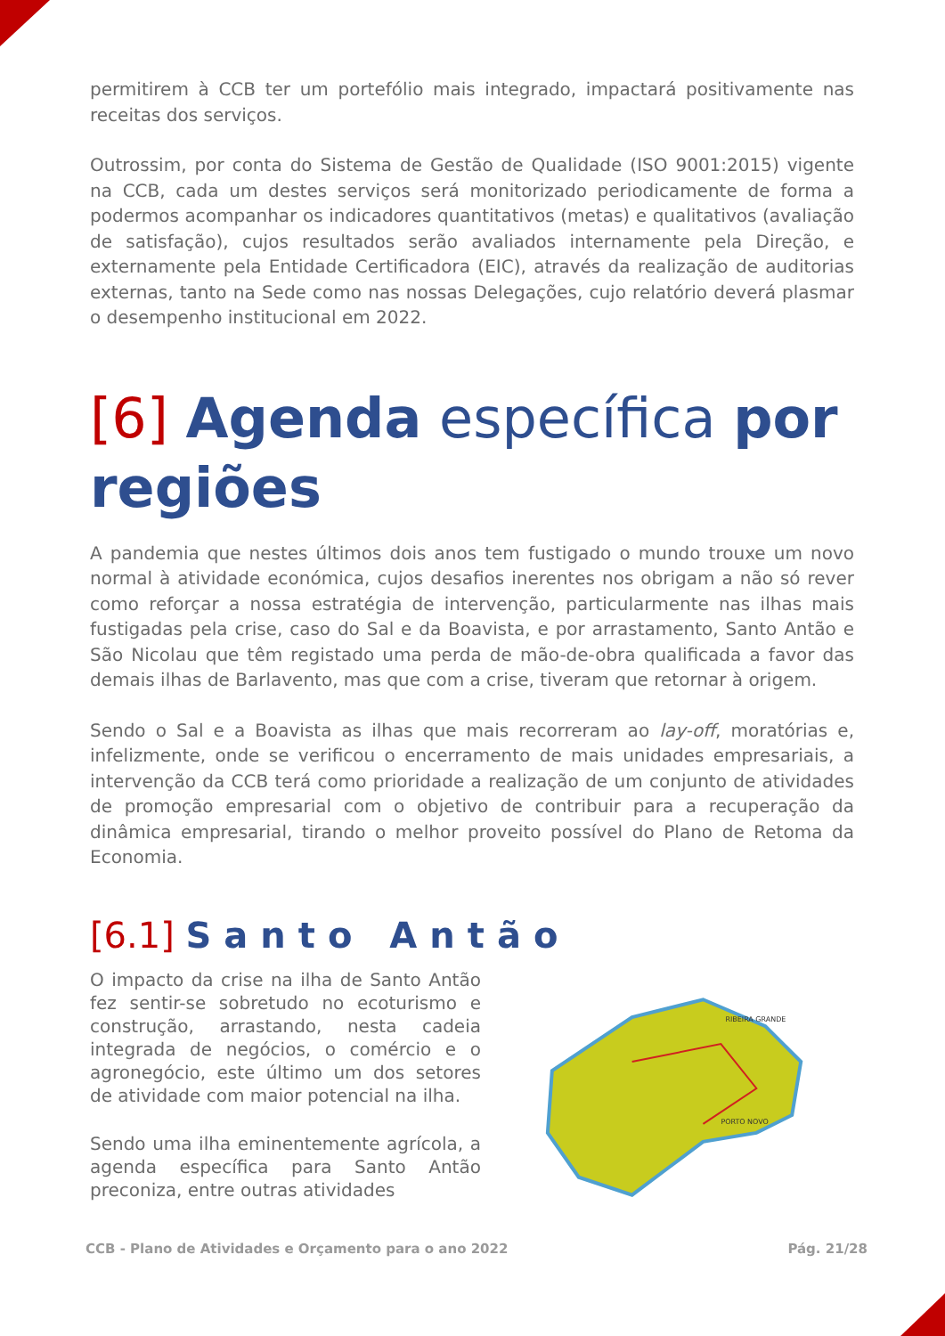permitirem à CCB ter um portefólio mais integrado, impactará positivamente nas receitas dos serviços.
Outrossim, por conta do Sistema de Gestão de Qualidade (ISO 9001:2015) vigente na CCB, cada um destes serviços será monitorizado periodicamente de forma a podermos acompanhar os indicadores quantitativos (metas) e qualitativos (avaliação de satisfação), cujos resultados serão avaliados internamente pela Direção, e externamente pela Entidade Certificadora (EIC), através da realização de auditorias externas, tanto na Sede como nas nossas Delegações, cujo relatório deverá plasmar o desempenho institucional em 2022.
[6] Agenda específica por regiões
A pandemia que nestes últimos dois anos tem fustigado o mundo trouxe um novo normal à atividade económica, cujos desafios inerentes nos obrigam a não só rever como reforçar a nossa estratégia de intervenção, particularmente nas ilhas mais fustigadas pela crise, caso do Sal e da Boavista, e por arrastamento, Santo Antão e São Nicolau que têm registado uma perda de mão-de-obra qualificada a favor das demais ilhas de Barlavento, mas que com a crise, tiveram que retornar à origem.
Sendo o Sal e a Boavista as ilhas que mais recorreram ao lay-off, moratórias e, infelizmente, onde se verificou o encerramento de mais unidades empresariais, a intervenção da CCB terá como prioridade a realização de um conjunto de atividades de promoção empresarial com o objetivo de contribuir para a recuperação da dinâmica empresarial, tirando o melhor proveito possível do Plano de Retoma da Economia.
[6.1] Santo Antão
O impacto da crise na ilha de Santo Antão fez sentir-se sobretudo no ecoturismo e construção, arrastando, nesta cadeia integrada de negócios, o comércio e o agronegócio, este último um dos setores de atividade com maior potencial na ilha.
Sendo uma ilha eminentemente agrícola, a agenda específica para Santo Antão preconiza, entre outras atividades
PORTO NOVO
RIBEIRA GRANDE
CCB - Plano de Atividades e Orçamento para o ano 2022 Pág. 21/28